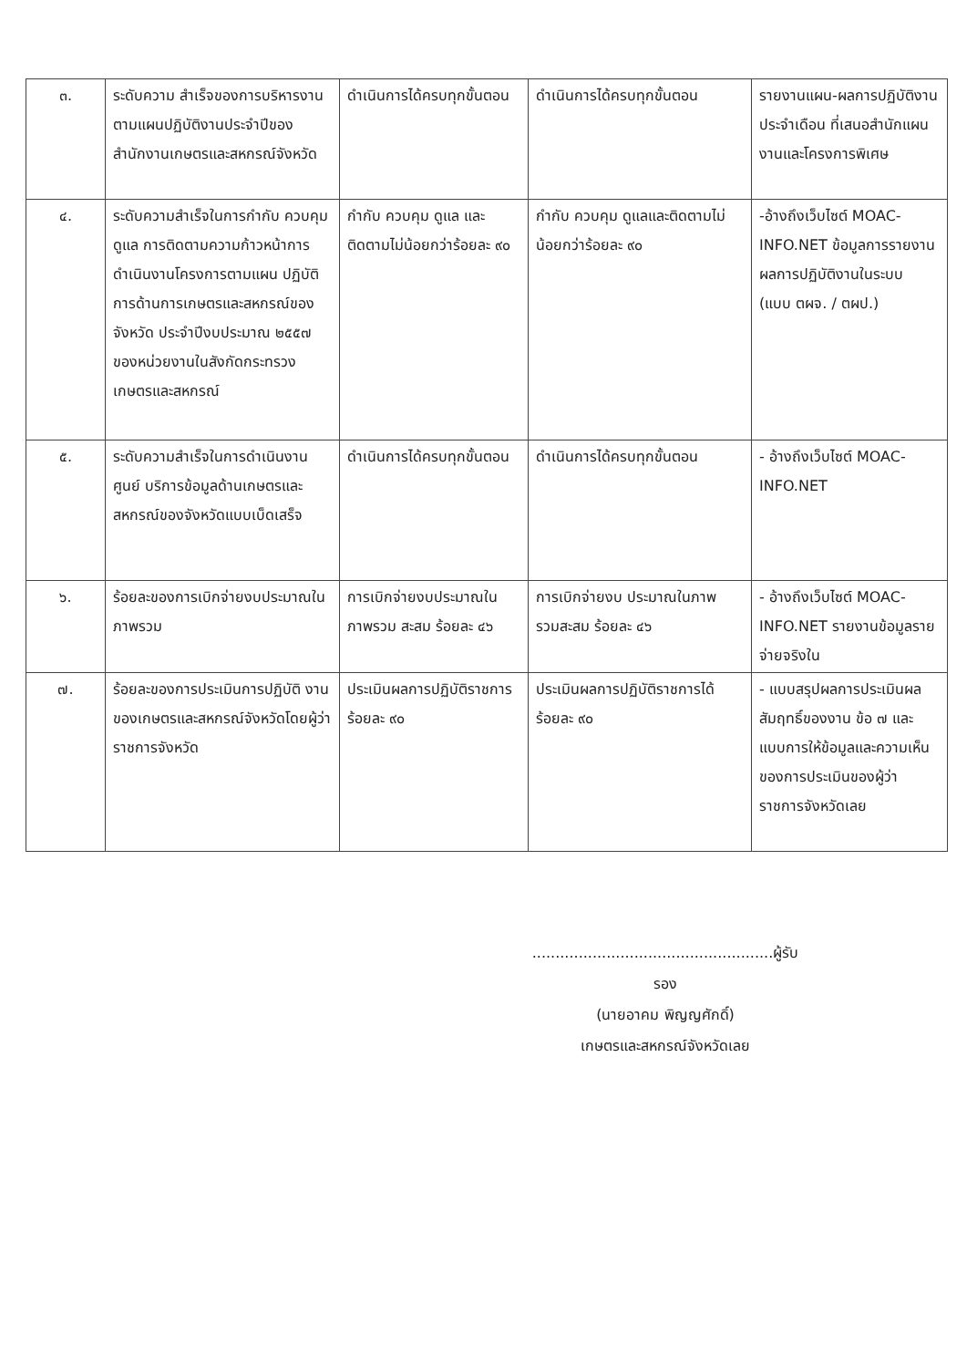| ๓. | ระดับความ สำเร็จของการบริหารงานตามแผนปฏิบัติงานประจำปีของสำนักงานเกษตรและสหกรณ์จังหวัด | ดำเนินการได้ครบทุกขั้นตอน | ดำเนินการได้ครบทุกขั้นตอน | รายงานแผน-ผลการปฏิบัติงานประจำเดือน ที่เสนอสำนักแผนงานและโครงการพิเศษ |
| ๔. | ระดับความสำเร็จในการกำกับ ควบคุม ดูแล การติดตามความก้าวหน้าการดำเนินงานโครงการตามแผน ปฏิบัติการด้านการเกษตรและสหกรณ์ของจังหวัด ประจำปีงบประมาณ ๒๕๕๗ ของหน่วยงานในสังกัดกระทรวงเกษตรและสหกรณ์ | กำกับ ควบคุม ดูแล และติดตามไม่น้อยกว่าร้อยละ ๙๐ | กำกับ ควบคุม ดูแลและติดตามไม่น้อยกว่าร้อยละ ๙๐ | -อ้างถึงเว็บไซต์ MOAC-INFO.NET ข้อมูลการรายงานผลการปฏิบัติงานในระบบ (แบบ ตผจ. / ตผป.) |
| ๕. | ระดับความสำเร็จในการดำเนินงานศูนย์ บริการข้อมูลด้านเกษตรและสหกรณ์ของจังหวัดแบบเบ็ดเสร็จ | ดำเนินการได้ครบทุกขั้นตอน | ดำเนินการได้ครบทุกขั้นตอน | - อ้างถึงเว็บไซต์ MOAC-INFO.NET |
| ๖. | ร้อยละของการเบิกจ่ายงบประมาณในภาพรวม | การเบิกจ่ายงบประมาณในภาพรวม สะสม ร้อยละ ๔๖ | การเบิกจ่ายงบ ประมาณในภาพ รวมสะสม ร้อยละ ๔๖ | - อ้างถึงเว็บไซต์ MOAC-INFO.NET รายงานข้อมูลรายจ่ายจริงใน |
| ๗. | ร้อยละของการประเมินการปฏิบัติ งานของเกษตรและสหกรณ์จังหวัดโดยผู้ว่าราชการจังหวัด | ประเมินผลการปฏิบัติราชการ ร้อยละ ๙๐ | ประเมินผลการปฏิบัติราชการได้ ร้อยละ ๙๐ | - แบบสรุปผลการประเมินผลสัมฤทธิ์ของงาน ข้อ ๗ และแบบการให้ข้อมูลและความเห็นของการประเมินของผู้ว่าราชการจังหวัดเลย |
....................................................ผู้รับรอง
(นายอาคม พิญญศักดิ์)
เกษตรและสหกรณ์จังหวัดเลย